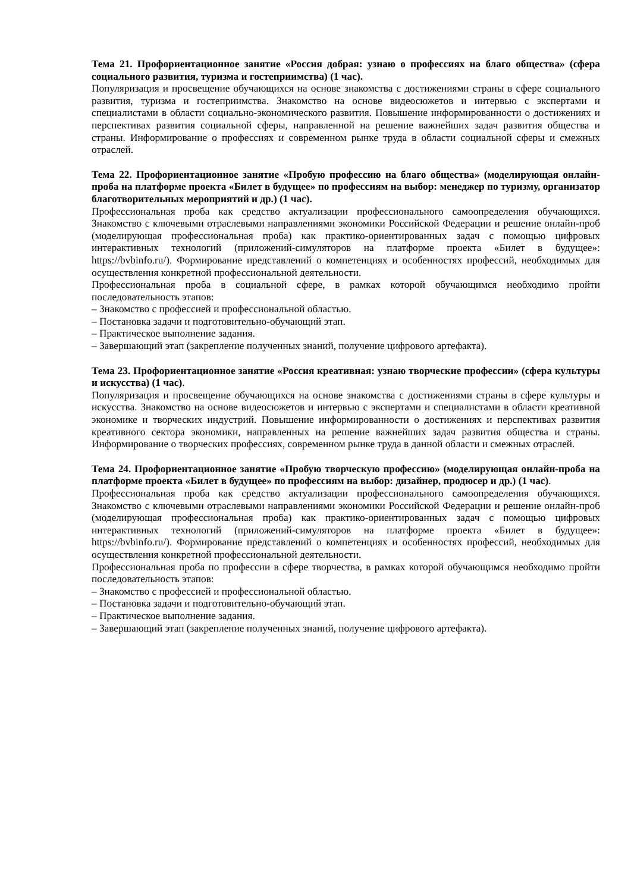Тема 21. Профориентационное занятие «Россия добрая: узнаю о профессиях на благо общества» (сфера социального развития, туризма и гостеприимства) (1 час).
Популяризация и просвещение обучающихся на основе знакомства с достижениями страны в сфере социального развития, туризма и гостеприимства. Знакомство на основе видеосюжетов и интервью с экспертами и специалистами в области социально-экономического развития. Повышение информированности о достижениях и перспективах развития социальной сферы, направленной на решение важнейших задач развития общества и страны. Информирование о профессиях и современном рынке труда в области социальной сферы и смежных отраслей.
Тема 22. Профориентационное занятие «Пробую профессию на благо общества» (моделирующая онлайн-проба на платформе проекта «Билет в будущее» по профессиям на выбор: менеджер по туризму, организатор благотворительных мероприятий и др.) (1 час).
Профессиональная проба как средство актуализации профессионального самоопределения обучающихся. Знакомство с ключевыми отраслевыми направлениями экономики Российской Федерации и решение онлайн-проб (моделирующая профессиональная проба) как практико-ориентированных задач с помощью цифровых интерактивных технологий (приложений-симуляторов на платформе проекта «Билет в будущее»: https://bvbinfo.ru/). Формирование представлений о компетенциях и особенностях профессий, необходимых для осуществления конкретной профессиональной деятельности.
Профессиональная проба в социальной сфере, в рамках которой обучающимся необходимо пройти последовательность этапов:
– Знакомство с профессией и профессиональной областью.
– Постановка задачи и подготовительно-обучающий этап.
– Практическое выполнение задания.
– Завершающий этап (закрепление полученных знаний, получение цифрового артефакта).
Тема 23. Профориентационное занятие «Россия креативная: узнаю творческие профессии» (сфера культуры и искусства) (1 час).
Популяризация и просвещение обучающихся на основе знакомства с достижениями страны в сфере культуры и искусства. Знакомство на основе видеосюжетов и интервью с экспертами и специалистами в области креативной экономике и творческих индустрий. Повышение информированности о достижениях и перспективах развития креативного сектора экономики, направленных на решение важнейших задач развития общества и страны. Информирование о творческих профессиях, современном рынке труда в данной области и смежных отраслей.
Тема 24. Профориентационное занятие «Пробую творческую профессию» (моделирующая онлайн-проба на платформе проекта «Билет в будущее» по профессиям на выбор: дизайнер, продюсер и др.) (1 час).
Профессиональная проба как средство актуализации профессионального самоопределения обучающихся. Знакомство с ключевыми отраслевыми направлениями экономики Российской Федерации и решение онлайн-проб (моделирующая профессиональная проба) как практико-ориентированных задач с помощью цифровых интерактивных технологий (приложений-симуляторов на платформе проекта «Билет в будущее»: https://bvbinfo.ru/). Формирование представлений о компетенциях и особенностях профессий, необходимых для осуществления конкретной профессиональной деятельности.
Профессиональная проба по профессии в сфере творчества, в рамках которой обучающимся необходимо пройти последовательность этапов:
– Знакомство с профессией и профессиональной областью.
– Постановка задачи и подготовительно-обучающий этап.
– Практическое выполнение задания.
– Завершающий этап (закрепление полученных знаний, получение цифрового артефакта).